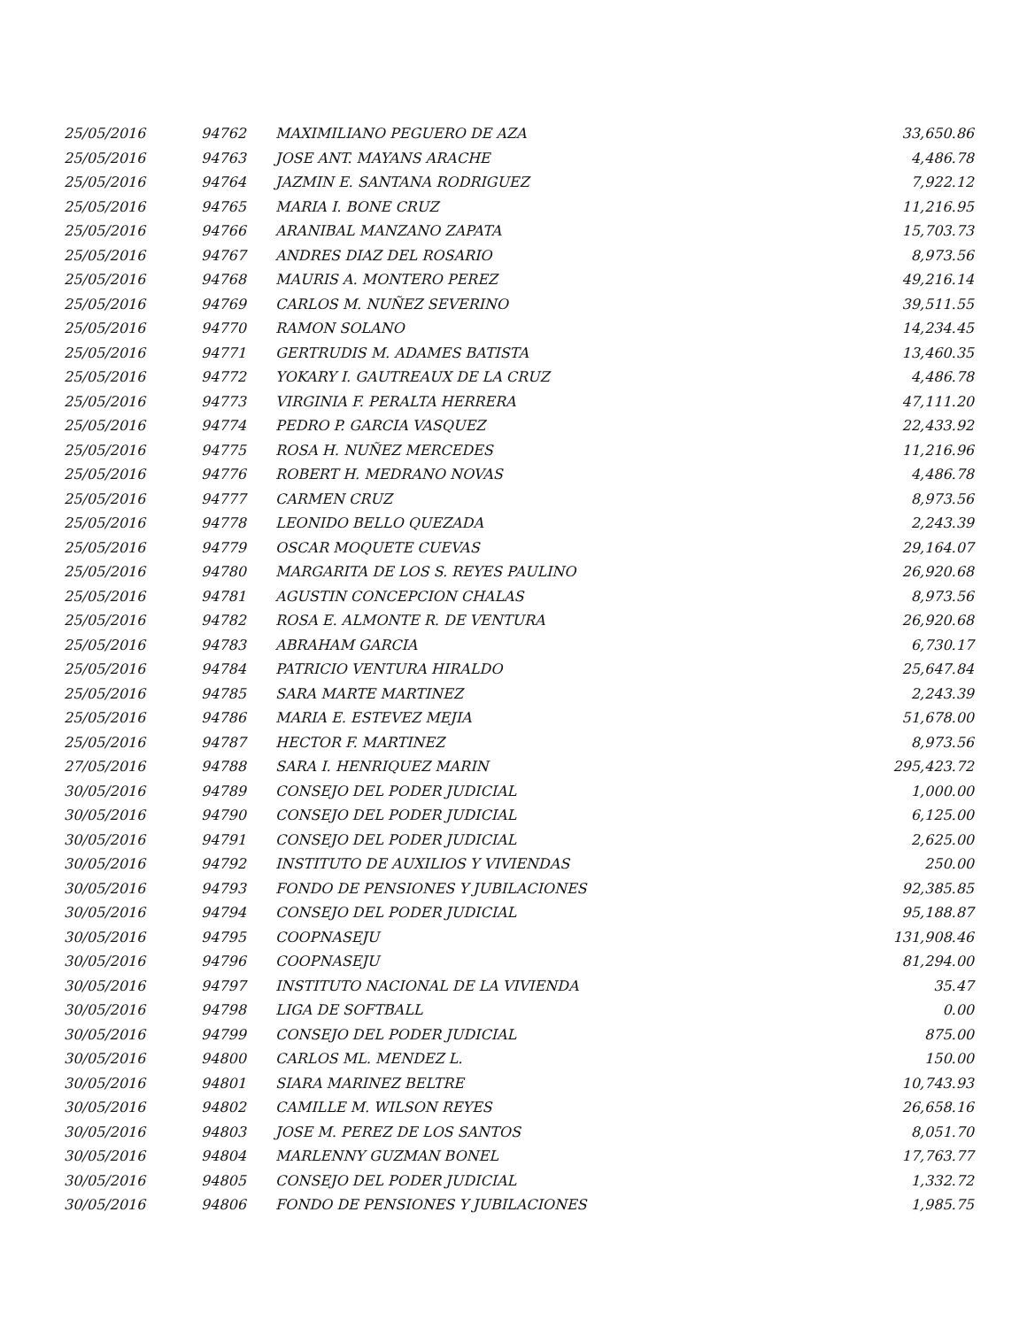| 25/05/2016 | 94762 | MAXIMILIANO PEGUERO DE AZA | 33,650.86 |
| 25/05/2016 | 94763 | JOSE ANT. MAYANS ARACHE | 4,486.78 |
| 25/05/2016 | 94764 | JAZMIN E. SANTANA RODRIGUEZ | 7,922.12 |
| 25/05/2016 | 94765 | MARIA I. BONE CRUZ | 11,216.95 |
| 25/05/2016 | 94766 | ARANIBAL MANZANO ZAPATA | 15,703.73 |
| 25/05/2016 | 94767 | ANDRES DIAZ DEL ROSARIO | 8,973.56 |
| 25/05/2016 | 94768 | MAURIS A. MONTERO PEREZ | 49,216.14 |
| 25/05/2016 | 94769 | CARLOS M. NUÑEZ SEVERINO | 39,511.55 |
| 25/05/2016 | 94770 | RAMON SOLANO | 14,234.45 |
| 25/05/2016 | 94771 | GERTRUDIS M. ADAMES BATISTA | 13,460.35 |
| 25/05/2016 | 94772 | YOKARY I. GAUTREAUX DE LA CRUZ | 4,486.78 |
| 25/05/2016 | 94773 | VIRGINIA F. PERALTA HERRERA | 47,111.20 |
| 25/05/2016 | 94774 | PEDRO P. GARCIA VASQUEZ | 22,433.92 |
| 25/05/2016 | 94775 | ROSA H. NUÑEZ MERCEDES | 11,216.96 |
| 25/05/2016 | 94776 | ROBERT H. MEDRANO NOVAS | 4,486.78 |
| 25/05/2016 | 94777 | CARMEN CRUZ | 8,973.56 |
| 25/05/2016 | 94778 | LEONIDO BELLO QUEZADA | 2,243.39 |
| 25/05/2016 | 94779 | OSCAR MOQUETE CUEVAS | 29,164.07 |
| 25/05/2016 | 94780 | MARGARITA DE LOS S. REYES PAULINO | 26,920.68 |
| 25/05/2016 | 94781 | AGUSTIN CONCEPCION CHALAS | 8,973.56 |
| 25/05/2016 | 94782 | ROSA E. ALMONTE R. DE VENTURA | 26,920.68 |
| 25/05/2016 | 94783 | ABRAHAM GARCIA | 6,730.17 |
| 25/05/2016 | 94784 | PATRICIO VENTURA HIRALDO | 25,647.84 |
| 25/05/2016 | 94785 | SARA MARTE MARTINEZ | 2,243.39 |
| 25/05/2016 | 94786 | MARIA E. ESTEVEZ MEJIA | 51,678.00 |
| 25/05/2016 | 94787 | HECTOR F. MARTINEZ | 8,973.56 |
| 27/05/2016 | 94788 | SARA I. HENRIQUEZ MARIN | 295,423.72 |
| 30/05/2016 | 94789 | CONSEJO DEL PODER JUDICIAL | 1,000.00 |
| 30/05/2016 | 94790 | CONSEJO DEL PODER JUDICIAL | 6,125.00 |
| 30/05/2016 | 94791 | CONSEJO DEL PODER JUDICIAL | 2,625.00 |
| 30/05/2016 | 94792 | INSTITUTO DE AUXILIOS Y VIVIENDAS | 250.00 |
| 30/05/2016 | 94793 | FONDO DE PENSIONES Y JUBILACIONES | 92,385.85 |
| 30/05/2016 | 94794 | CONSEJO DEL PODER JUDICIAL | 95,188.87 |
| 30/05/2016 | 94795 | COOPNASEJU | 131,908.46 |
| 30/05/2016 | 94796 | COOPNASEJU | 81,294.00 |
| 30/05/2016 | 94797 | INSTITUTO NACIONAL DE LA VIVIENDA | 35.47 |
| 30/05/2016 | 94798 | LIGA DE SOFTBALL | 0.00 |
| 30/05/2016 | 94799 | CONSEJO DEL PODER JUDICIAL | 875.00 |
| 30/05/2016 | 94800 | CARLOS ML. MENDEZ L. | 150.00 |
| 30/05/2016 | 94801 | SIARA MARINEZ BELTRE | 10,743.93 |
| 30/05/2016 | 94802 | CAMILLE M. WILSON REYES | 26,658.16 |
| 30/05/2016 | 94803 | JOSE M. PEREZ DE LOS SANTOS | 8,051.70 |
| 30/05/2016 | 94804 | MARLENNY GUZMAN BONEL | 17,763.77 |
| 30/05/2016 | 94805 | CONSEJO DEL PODER JUDICIAL | 1,332.72 |
| 30/05/2016 | 94806 | FONDO DE PENSIONES Y JUBILACIONES | 1,985.75 |